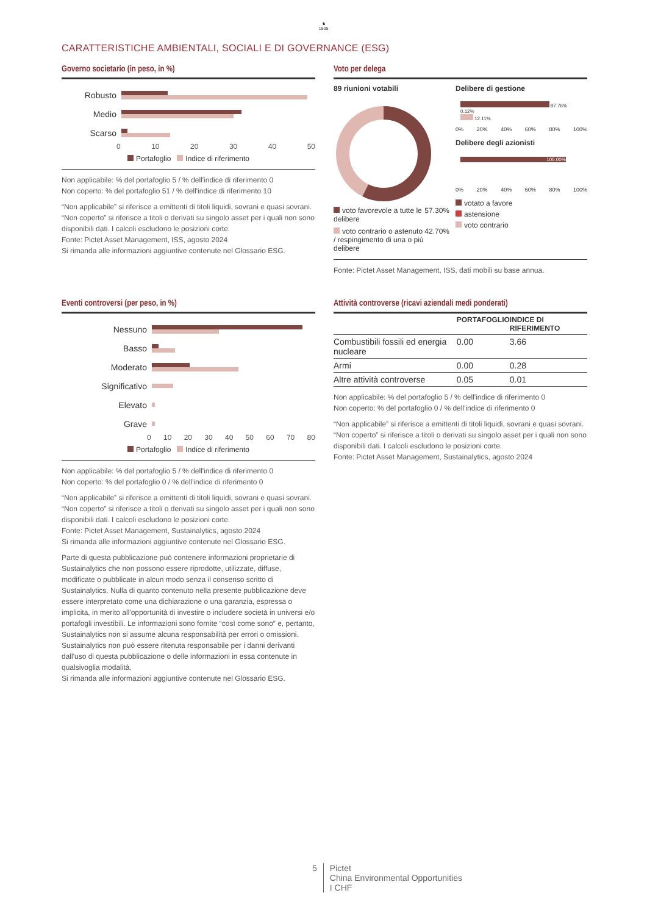♞
1805
CARATTERISTICHE AMBIENTALI, SOCIALI E DI GOVERNANCE (ESG)
Governo societario (in peso, in %)
Robusto
Medio
Scarso
0 10 20 30 40 50
Portafoglio Indice di riferimento
Non applicabile: % del portafoglio 5 / % dell'indice di riferimento 0
Non coperto: % del portafoglio 51 / % dell'indice di riferimento 10
“Non applicabile” si riferisce a emittenti di titoli liquidi, sovrani e quasi sovrani. “Non coperto” si riferisce a titoli o derivati su singolo asset per i quali non sono disponibili dati. I calcoli escludono le posizioni corte.
Fonte: Pictet Asset Management, ISS, agosto 2024
Si rimanda alle informazioni aggiuntive contenute nel Glossario ESG.
Voto per delega
89 riunioni votabili
| voto favorevole a tutte le delibere | 57.30% |
| voto contrario o astenuto / respingimento di una o più delibere | 42.70% |
Delibere di gestione
87.76%
0.12%
12.11%
0% 20% 40% 60% 80% 100%
Delibere degli azionisti
100.00%
0% 20% 40% 60% 80% 100%
votato a favore
astensione
voto contrario
Fonte: Pictet Asset Management, ISS, dati mobili su base annua.
Eventi controversi (per peso, in %)
Nessuno
Basso
Moderato
Significativo
Elevato
Grave
0 10 20 30 40 50 60 70 80
Portafoglio Indice di riferimento
Non applicabile: % del portafoglio 5 / % dell'indice di riferimento 0
Non coperto: % del portafoglio 0 / % dell'indice di riferimento 0
“Non applicabile” si riferisce a emittenti di titoli liquidi, sovrani e quasi sovrani. “Non coperto” si riferisce a titoli o derivati su singolo asset per i quali non sono disponibili dati. I calcoli escludono le posizioni corte.
Fonte: Pictet Asset Management, Sustainalytics, agosto 2024
Si rimanda alle informazioni aggiuntive contenute nel Glossario ESG.
Parte di questa pubblicazione può contenere informazioni proprietarie di Sustainalytics che non possono essere riprodotte, utilizzate, diffuse, modificate o pubblicate in alcun modo senza il consenso scritto di Sustainalytics. Nulla di quanto contenuto nella presente pubblicazione deve essere interpretato come una dichiarazione o una garanzia, espressa o implicita, in merito all'opportunità di investire o includere società in universi e/o portafogli investibili. Le informazioni sono fornite “così come sono” e, pertanto, Sustainalytics non si assume alcuna responsabilità per errori o omissioni. Sustainalytics non può essere ritenuta responsabile per i danni derivanti dall'uso di questa pubblicazione o delle informazioni in essa contenute in qualsivoglia modalità.
Si rimanda alle informazioni aggiuntive contenute nel Glossario ESG.
Attività controverse (ricavi aziendali medi ponderati)
| | PORTAFOGLIO | INDICE DI RIFERIMENTO |
| --- | --- | --- |
| Combustibili fossili ed energia nucleare | 0.00 | 3.66 |
| Armi | 0.00 | 0.28 |
| Altre attività controverse | 0.05 | 0.01 |
Non applicabile: % del portafoglio 5 / % dell'indice di riferimento 0
Non coperto: % del portafoglio 0 / % dell'indice di riferimento 0
“Non applicabile” si riferisce a emittenti di titoli liquidi, sovrani e quasi sovrani. “Non coperto” si riferisce a titoli o derivati su singolo asset per i quali non sono disponibili dati. I calcoli escludono le posizioni corte.
Fonte: Pictet Asset Management, Sustainalytics, agosto 2024
5 Pictet
China Environmental Opportunities
I CHF